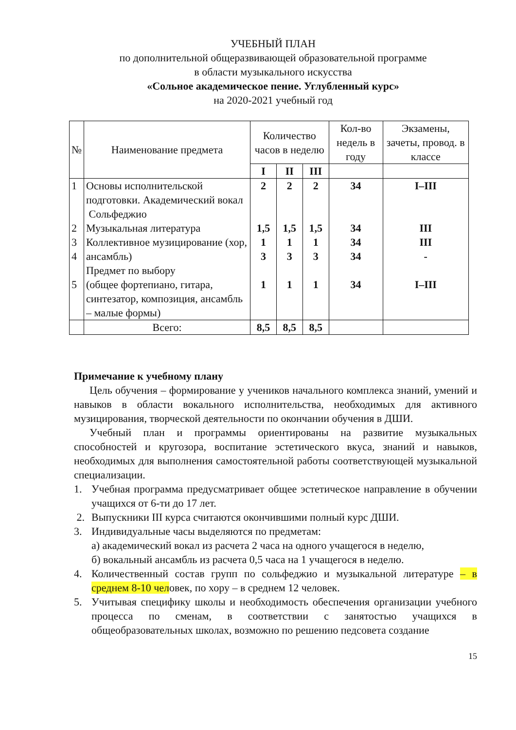УЧЕБНЫЙ ПЛАН
по дополнительной общеразвивающей образовательной программе
в области музыкального искусства
«Сольное академическое пение. Углубленный курс»
на 2020-2021 учебный год
| № | Наименование предмета | Количество часов в неделю | | | Кол-во недель в году | Экзамены, зачеты, провод. в классе |
| --- | --- | --- | --- | --- | --- | --- |
| | | I | II | III | | |
| 1 2 3 4 5 | Основы исполнительской подготовки. Академический вокал Сольфеджио Музыкальная литература Коллективное музицирование (хор, ансамбль) Предмет по выбору (общее фортепиано, гитара, синтезатор, композиция, ансамбль – малые формы) | 2 1,5 1 3 1 | 2 1,5 1 3 1 | 2 1,5 1 3 1 | 34 34 34 34 34 | I–III III III - I–III |
| | Всего: | 8,5 | 8,5 | 8,5 | | |
Примечание к учебному плану
Цель обучения – формирование у учеников начального комплекса знаний, умений и навыков в области вокального исполнительства, необходимых для активного музицирования, творческой деятельности по окончании обучения в ДШИ.
Учебный план и программы ориентированы на развитие музыкальных способностей и кругозора, воспитание эстетического вкуса, знаний и навыков, необходимых для выполнения самостоятельной работы соответствующей музыкальной специализации.
1. Учебная программа предусматривает общее эстетическое направление в обучении учащихся от 6-ти до 17 лет.
2. Выпускники III курса считаются окончившими полный курс ДШИ.
3. Индивидуальные часы выделяются по предметам:
а) академический вокал из расчета 2 часа на одного учащегося в неделю,
б) вокальный ансамбль из расчета 0,5 часа на 1 учащегося в неделю.
4. Количественный состав групп по сольфеджио и музыкальной литературе – в среднем 8-10 человек, по хору – в среднем 12 человек.
5. Учитывая специфику школы и необходимость обеспечения организации учебного процесса по сменам, в соответствии с занятостью учащихся в общеобразовательных школах, возможно по решению педсовета создание
15